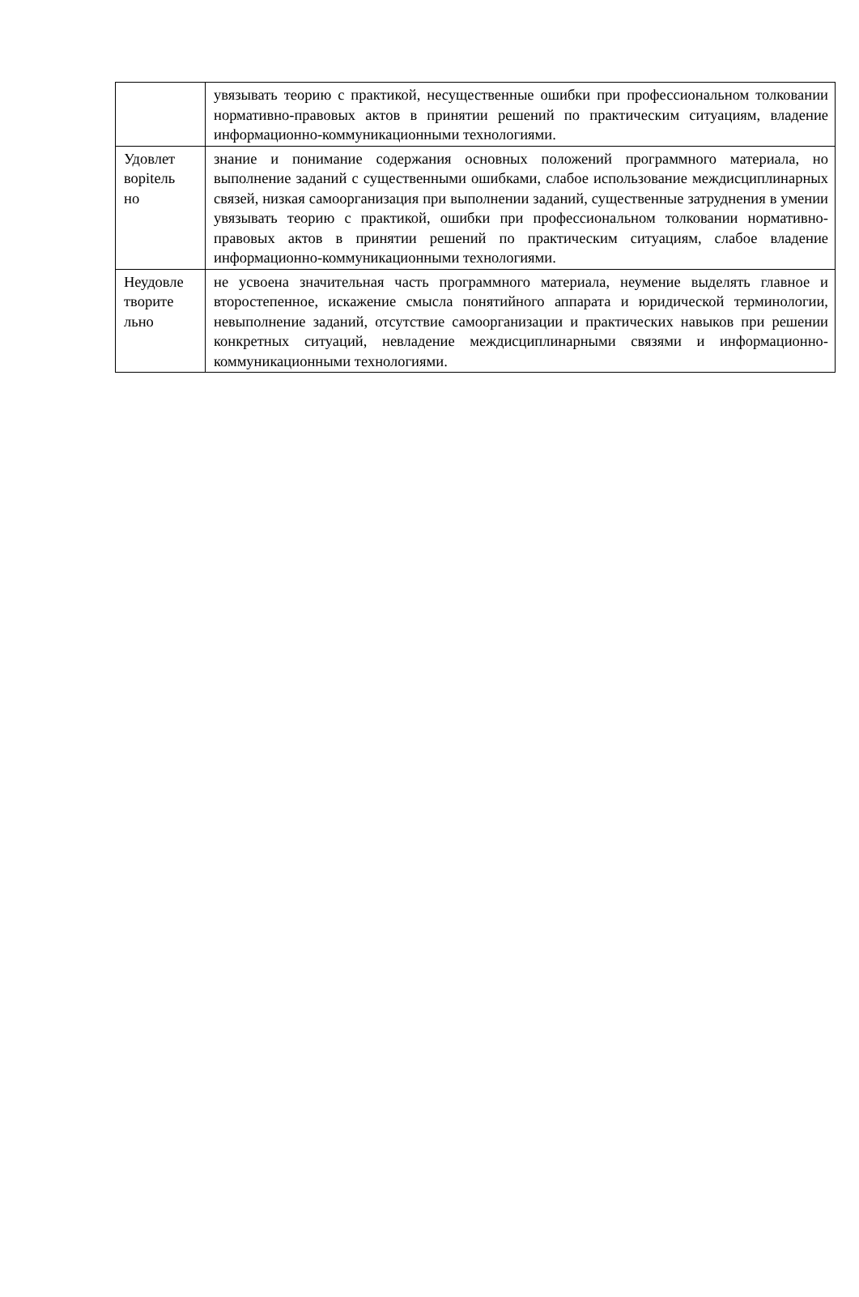| | увязывать теорию с практикой, несущественные ошибки при профессиональном толковании нормативно-правовых актов в принятии решений по практическим ситуациям, владение информационно-коммуникационными технологиями. |
| Удовлет ворitель но | знание и понимание содержания основных положений программного материала, но выполнение заданий с существенными ошибками, слабое использование междисциплинарных связей, низкая самоорганизация при выполнении заданий, существенные затруднения в умении увязывать теорию с практикой, ошибки при профессиональном толковании нормативно-правовых актов в принятии решений по практическим ситуациям, слабое владение информационно-коммуникационными технологиями. |
| Неудовле творите льно | не усвоена значительная часть программного материала, неумение выделять главное и второстепенное, искажение смысла понятийного аппарата и юридической терминологии, невыполнение заданий, отсутствие самоорганизации и практических навыков при решении конкретных ситуаций, невладение междисциплинарными связями и информационно-коммуникационными технологиями. |